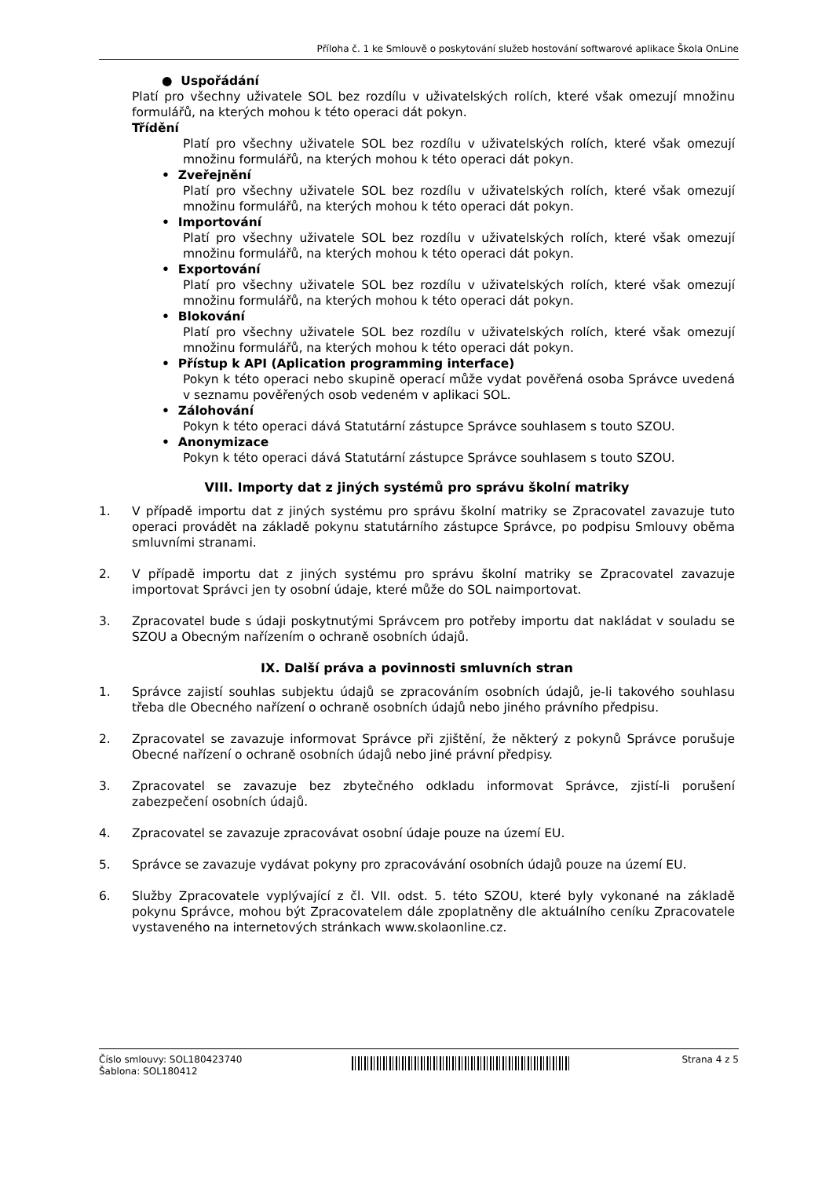Příloha č. 1 ke Smlouvě o poskytování služeb hostování softwarové aplikace Škola OnLine
● Uspořádání
Platí pro všechny uživatele SOL bez rozdílu v uživatelských rolích, které však omezují množinu formulářů, na kterých mohou k této operaci dát pokyn.
Třídění
Platí pro všechny uživatele SOL bez rozdílu v uživatelských rolích, které však omezují množinu formulářů, na kterých mohou k této operaci dát pokyn.
• Zveřejnění
Platí pro všechny uživatele SOL bez rozdílu v uživatelských rolích, které však omezují množinu formulářů, na kterých mohou k této operaci dát pokyn.
• Importování
Platí pro všechny uživatele SOL bez rozdílu v uživatelských rolích, které však omezují množinu formulářů, na kterých mohou k této operaci dát pokyn.
• Exportování
Platí pro všechny uživatele SOL bez rozdílu v uživatelských rolích, které však omezují množinu formulářů, na kterých mohou k této operaci dát pokyn.
• Blokování
Platí pro všechny uživatele SOL bez rozdílu v uživatelských rolích, které však omezují množinu formulářů, na kterých mohou k této operaci dát pokyn.
• Přístup k API (Aplication programming interface)
Pokyn k této operaci nebo skupině operací může vydat pověřená osoba Správce uvedená v seznamu pověřených osob vedeném v aplikaci SOL.
• Zálohování
Pokyn k této operaci dává Statutární zástupce Správce souhlasem s touto SZOU.
• Anonymizace
Pokyn k této operaci dává Statutární zástupce Správce souhlasem s touto SZOU.
VIII. Importy dat z jiných systémů pro správu školní matriky
1. V případě importu dat z jiných systému pro správu školní matriky se Zpracovatel zavazuje tuto operaci provádět na základě pokynu statutárního zástupce Správce, po podpisu Smlouvy oběma smluvními stranami.
2. V případě importu dat z jiných systému pro správu školní matriky se Zpracovatel zavazuje importovat Správci jen ty osobní údaje, které může do SOL naimportovat.
3. Zpracovatel bude s údaji poskytnutými Správcem pro potřeby importu dat nakládat v souladu se SZOU a Obecným nařízením o ochraně osobních údajů.
IX. Další práva a povinnosti smluvních stran
1. Správce zajistí souhlas subjektu údajů se zpracováním osobních údajů, je-li takového souhlasu třeba dle Obecného nařízení o ochraně osobních údajů nebo jiného právního předpisu.
2. Zpracovatel se zavazuje informovat Správce při zjištění, že některý z pokynů Správce porušuje Obecné nařízení o ochraně osobních údajů nebo jiné právní předpisy.
3. Zpracovatel se zavazuje bez zbytečného odkladu informovat Správce, zjistí-li porušení zabezpečení osobních údajů.
4. Zpracovatel se zavazuje zpracovávat osobní údaje pouze na území EU.
5. Správce se zavazuje vydávat pokyny pro zpracovávání osobních údajů pouze na území EU.
6. Služby Zpracovatele vyplývající z čl. VII. odst. 5. této SZOU, které byly vykonané na základě pokynu Správce, mohou být Zpracovatelem dále zpoplatněny dle aktuálního ceníku Zpracovatele vystaveného na internetových stránkach www.skolaonline.cz.
Číslo smlouvy: SOL180423740
Šablona: SOL180412
Strana 4 z 5